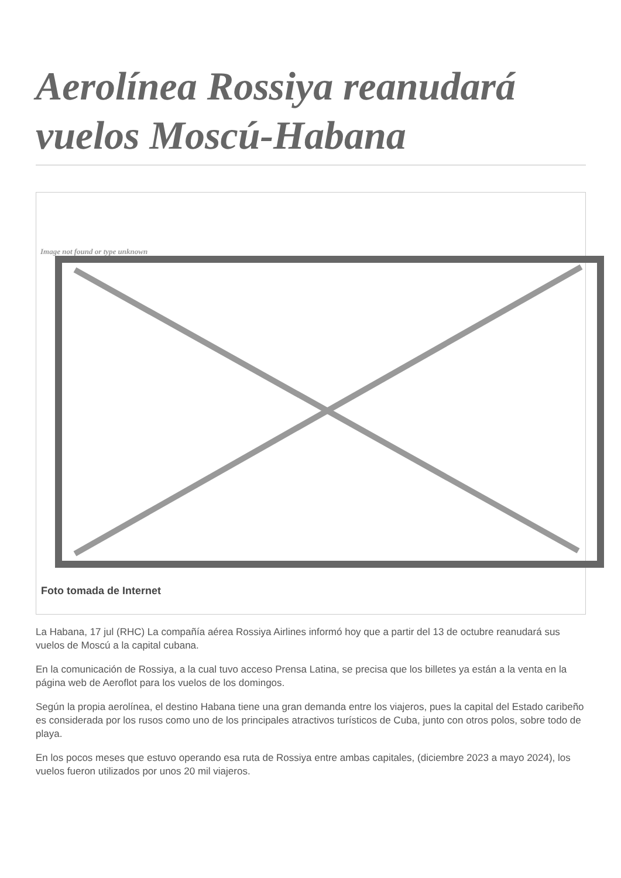Aerolínea Rossiya reanudará vuelos Moscú-Habana
Image not found or type unknown
Foto tomada de Internet
La Habana, 17 jul (RHC) La compañía aérea Rossiya Airlines informó hoy que a partir del 13 de octubre reanudará sus vuelos de Moscú a la capital cubana.
En la comunicación de Rossiya, a la cual tuvo acceso Prensa Latina, se precisa que los billetes ya están a la venta en la página web de Aeroflot para los vuelos de los domingos.
Según la propia aerolínea, el destino Habana tiene una gran demanda entre los viajeros, pues la capital del Estado caribeño es considerada por los rusos como uno de los principales atractivos turísticos de Cuba, junto con otros polos, sobre todo de playa.
En los pocos meses que estuvo operando esa ruta de Rossiya entre ambas capitales, (diciembre 2023 a mayo 2024), los vuelos fueron utilizados por unos 20 mil viajeros.